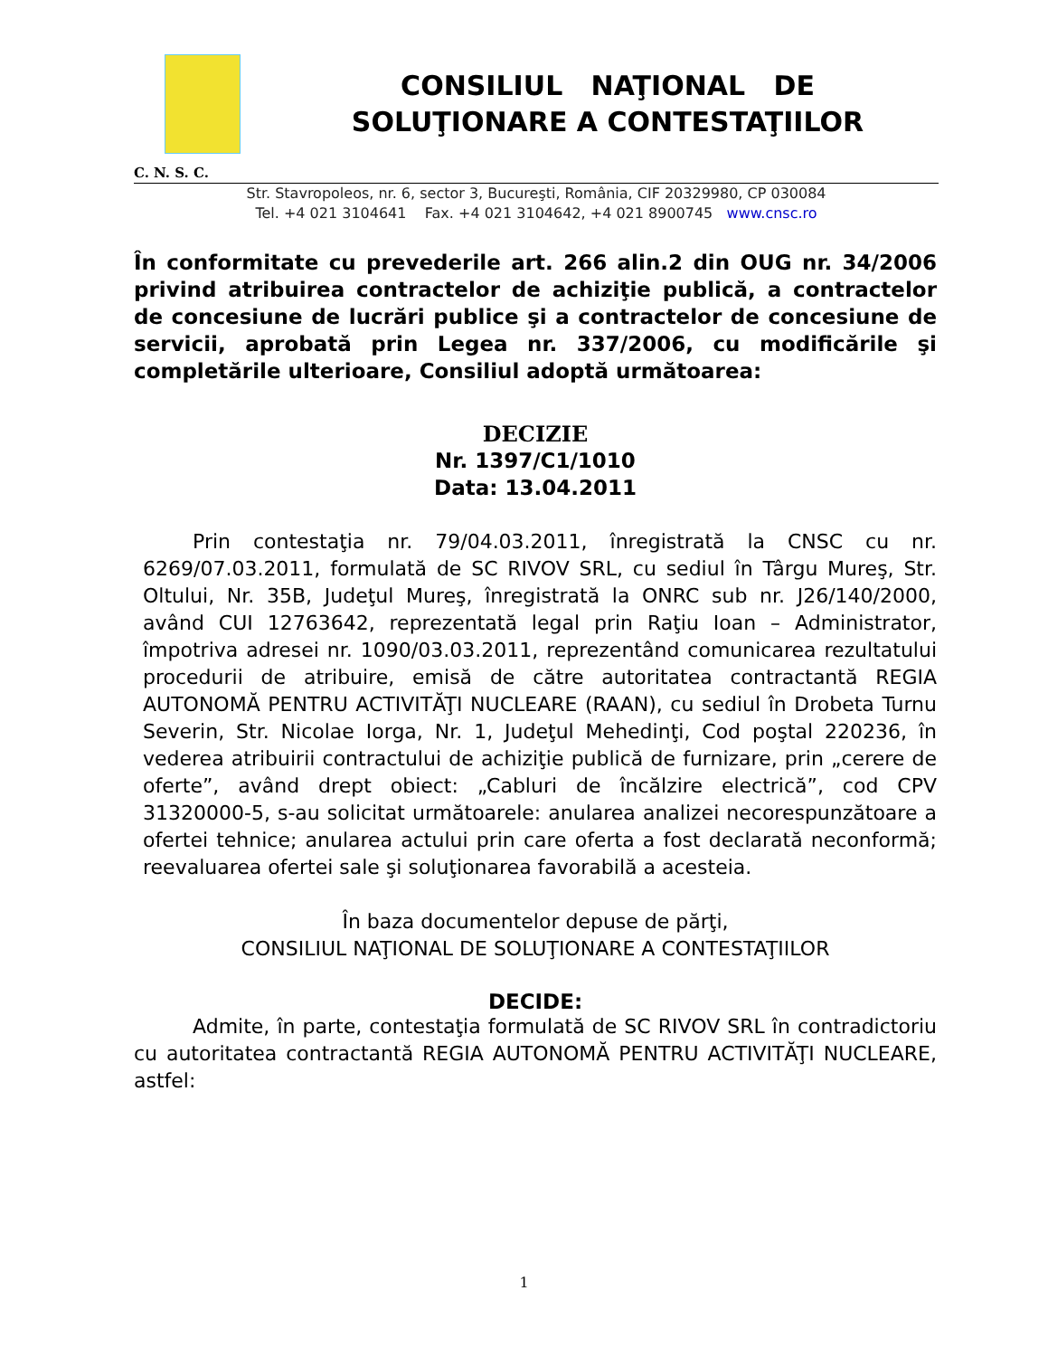CONSILIUL NAŢIONAL DE
SOLUŢIONARE A CONTESTAŢIILOR
C. N. S. C.
Str. Stavropoleos, nr. 6, sector 3, Bucureşti, România, CIF 20329980, CP 030084
Tel. +4 021 3104641 Fax. +4 021 3104642, +4 021 8900745 www.cnsc.ro
În conformitate cu prevederile art. 266 alin.2 din OUG nr. 34/2006 privind atribuirea contractelor de achiziţie publică, a contractelor de concesiune de lucrări publice şi a contractelor de concesiune de servicii, aprobată prin Legea nr. 337/2006, cu modificările şi completările ulterioare, Consiliul adoptă următoarea:
DECIZIE
Nr. 1397/C1/1010
Data: 13.04.2011
Prin contestaţia nr. 79/04.03.2011, înregistrată la CNSC cu nr. 6269/07.03.2011, formulată de SC RIVOV SRL, cu sediul în Târgu Mureş, Str. Oltului, Nr. 35B, Judeţul Mureş, înregistrată la ONRC sub nr. J26/140/2000, având CUI 12763642, reprezentată legal prin Raţiu Ioan – Administrator, împotriva adresei nr. 1090/03.03.2011, reprezentând comunicarea rezultatului procedurii de atribuire, emisă de către autoritatea contractantă REGIA AUTONOMĂ PENTRU ACTIVITĂŢI NUCLEARE (RAAN), cu sediul în Drobeta Turnu Severin, Str. Nicolae Iorga, Nr. 1, Judeţul Mehedinţi, Cod poştal 220236, în vederea atribuirii contractului de achiziţie publică de furnizare, prin „cerere de oferte”, având drept obiect: „Cabluri de încălzire electrică”, cod CPV 31320000-5, s-au solicitat următoarele: anularea analizei necorespunzătoare a ofertei tehnice; anularea actului prin care oferta a fost declarată neconformă; reevaluarea ofertei sale şi soluţionarea favorabilă a acesteia.
În baza documentelor depuse de părţi,
CONSILIUL NAŢIONAL DE SOLUŢIONARE A CONTESTAŢIILOR
DECIDE:
Admite, în parte, contestaţia formulată de SC RIVOV SRL în contradictoriu cu autoritatea contractantă REGIA AUTONOMĂ PENTRU ACTIVITĂŢI NUCLEARE, astfel:
1